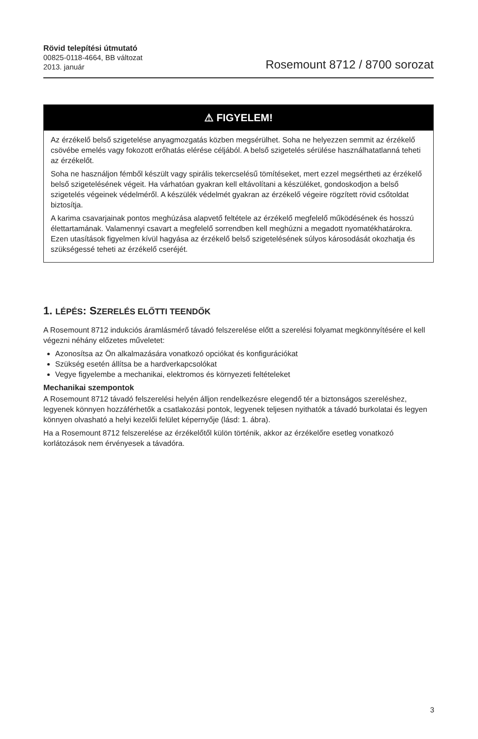Rövid telepítési útmutató
00825-0118-4664, BB változat
2013. január
Rosemount 8712 / 8700 sorozat
⚠ FIGYELEM!
Az érzékelő belső szigetelése anyagmozgatás közben megsérülhet. Soha ne helyezzen semmit az érzékelő csövébe emelés vagy fokozott erőhatás elérése céljából. A belső szigetelés sérülése használhatatlanná teheti az érzékelőt.
Soha ne használjon fémből készült vagy spirális tekercselésű tömítéseket, mert ezzel megsértheti az érzékelő belső szigetelésének végeit. Ha várhatóan gyakran kell eltávolítani a készüléket, gondoskodjon a belső szigetelés végeinek védelméről. A készülék védelmét gyakran az érzékelő végeire rögzített rövid csőtoldat biztosítja.
A karima csavarjainak pontos meghúzása alapvető feltétele az érzékelő megfelelő működésének és hosszú élettartamának. Valamennyi csavart a megfelelő sorrendben kell meghúzni a megadott nyomatékhatárokra. Ezen utasítások figyelmen kívül hagyása az érzékelő belső szigetelésének súlyos károsodását okozhatja és szükségessé teheti az érzékelő cseréjét.
1. LÉPÉS: SZERELÉS ELŐTTI TEENDŐK
A Rosemount 8712 indukciós áramlásmérő távadó felszerelése előtt a szerelési folyamat megkönnyítésére el kell végezni néhány előzetes műveletet:
Azonosítsa az Ön alkalmazására vonatkozó opciókat és konfigurációkat
Szükség esetén állítsa be a hardverkapcsolókat
Vegye figyelembe a mechanikai, elektromos és környezeti feltételeket
Mechanikai szempontok
A Rosemount 8712 távadó felszerelési helyén álljon rendelkezésre elegendő tér a biztonságos szereléshez, legyenek könnyen hozzáférhetők a csatlakozási pontok, legyenek teljesen nyithatók a távadó burkolatai és legyen könnyen olvasható a helyi kezelői felület képernyője (lásd: 1. ábra).
Ha a Rosemount 8712 felszerelése az érzékelőtől külön történik, akkor az érzékelőre esetleg vonatkozó korlátozások nem érvényesek a távadóra.
3